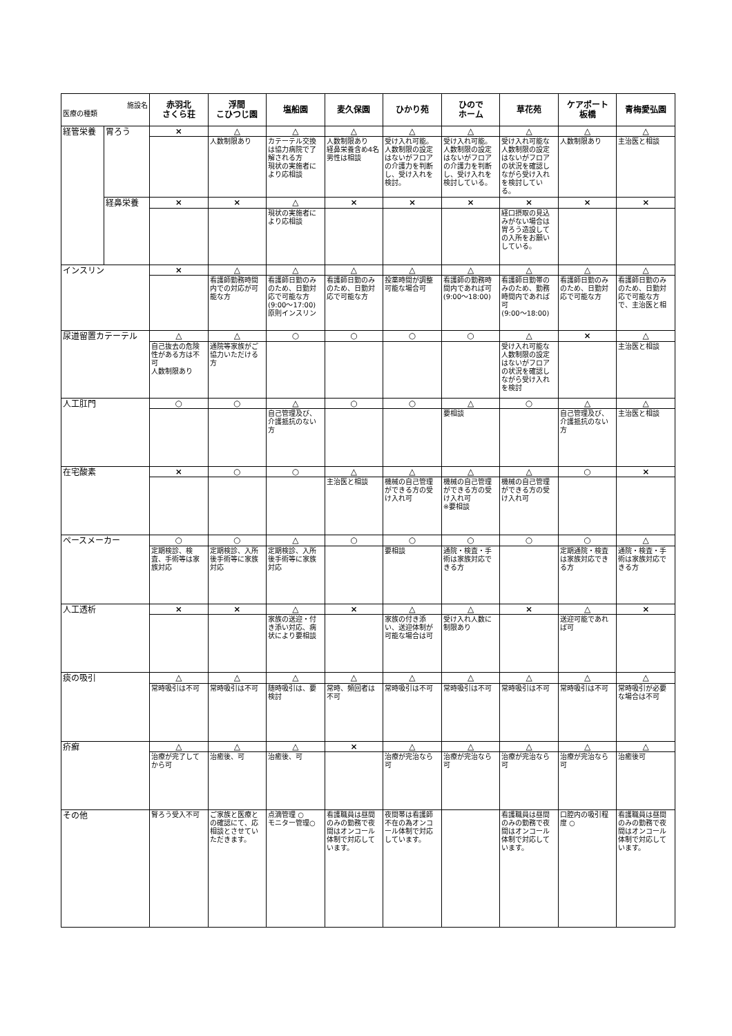| 施設名 医療の種類 | | 赤羽北 さくら荘 | 浮間 こひつじ園 | 塩船園 | 麦久保園 | ひかり苑 | ひので ホーム | 草花苑 | ケアポート 板橋 | 青梅愛弘園 |
| --- | --- | --- | --- | --- | --- | --- | --- | --- | --- | --- |
| 経管栄養 | 胃ろう | × | △ | △ | △ | △ | △ | △ | △ | △ |
| | | | 人数制限あり | カテーテル交換は協力病院で了解される方 現状の実施者により応相談 | 人数制限あり 経鼻栄養含め4名 男性は相談 | 受け入れ可能。人数制限の設定はないがフロアの介護力を判断し、受け入れを検討。 | 受け入れ可能。人数制限の設定はないがフロアの介護力を判断し、受け入れを検討している。 | 受け入れ可能な人数制限の設定はないがフロアの状況を確認しながら受け入れを検討している。 | 人数制限あり | 主治医と相談 |
| | 経鼻栄養 | × | × | △ | × | × | × | × | × | × |
| | | | | 現状の実施者により応相談 | | | | 経口摂取の見込みがない場合は胃ろう造設しての入所をお願いしている。 | | |
| インスリン | | × | △ | △ | △ | △ | △ | △ | △ | △ |
| | | | 看護師勤務時間内での対応が可能な方 | 看護師日勤のみのため、日勤対応で可能な方 (9:00～17:00) 原則インスリン | 看護師日勤のみのため、日勤対応で可能な方 | 投薬時間が調整可能な場合可 | 看護師の勤務時間内であれば可 (9:00～18:00) | 看護師日勤帯のみのため、勤務時間内であれば可 (9:00～18:00) | 看護師日勤のみのため、日勤対応で可能な方 | 看護師日勤のみのため、日勤対応で可能な方で、主治医と相 |
| 尿道留置カテーテル | | △ | △ | ○ | ○ | ○ | ○ | △ | × | △ |
| | | 自己抜去の危険性がある方は不可 人数制限あり | 通院等家族がご協力いただける方 | | | | | 受け入れ可能な人数制限の設定はないがフロアの状況を確認しながら受け入れを検討 | | 主治医と相談 |
| 人工肛門 | | ○ | ○ | △ | ○ | ○ | △ | ○ | △ | △ |
| | | | | 自己管理及び、介護抵抗のない方 | | | 要相談 | | 自己管理及び、介護抵抗のない方 | 主治医と相談 |
| 在宅酸素 | | × | ○ | ○ | △ | △ | △ | △ | ○ | × |
| | | | | | 主治医と相談 | 機械の自己管理ができる方の受け入れ可 | 機械の自己管理ができる方の受け入れ可 ※要相談 | 機械の自己管理ができる方の受け入れ可 | | |
| ペースメーカー | | ○ | ○ | △ | ○ | ○ | ○ | ○ | ○ | △ |
| | | 定期検診、検査、手術等は家族対応 | 定期検診、入所後手術等に家族対応 | 定期検診、入所後手術等に家族対応 | | 要相談 | 通院・検査・手術は家族対応できる方 | | 定期通院・検査は家族対応できる方 | 通院・検査・手術は家族対応できる方 |
| 人工透析 | | × | × | △ | × | △ | △ | × | △ | × |
| | | | | 家族の送迎・付き添い対応、病状により要相談 | | 家族の付き添い、送迎体制が可能な場合は可 | 受け入れ人数に制限あり | | 送迎可能であれば可 | |
| 痰の吸引 | | △ | △ | △ | △ | △ | △ | △ | △ | △ |
| | | 常時吸引は不可 | 常時吸引は不可 | 随時吸引は、要検討 | 常時、頻回者は不可 | 常時吸引は不可 | 常時吸引は不可 | 常時吸引は不可 | 常時吸引は不可 | 常時吸引が必要な場合は不可 |
| 疥癬 | | △ | △ | △ | × | △ | △ | △ | △ | △ |
| | | 治療が完了してから可 | 治癒後、可 | 治癒後、可 | | 治療が完治なら可 | 治療が完治なら可 | 治療が完治なら可 | 治療が完治なら可 | 治癒後可 |
| その他 | | 腎ろう受入不可 | ご家族と医療との確認にて、応相談とさせていただきます。 | 点滴管理 ○ モニター管理○ | 看護職員は昼間のみの勤務で夜間はオンコール体制で対応しています。 | 夜間帯は看護師不在の為オンコール体制で対応しています。 | | 看護職員は昼間のみの勤務で夜間はオンコール体制で対応しています。 | 口腔内の吸引程度 ○ | 看護職員は昼間のみの勤務で夜間はオンコール体制で対応しています。 |